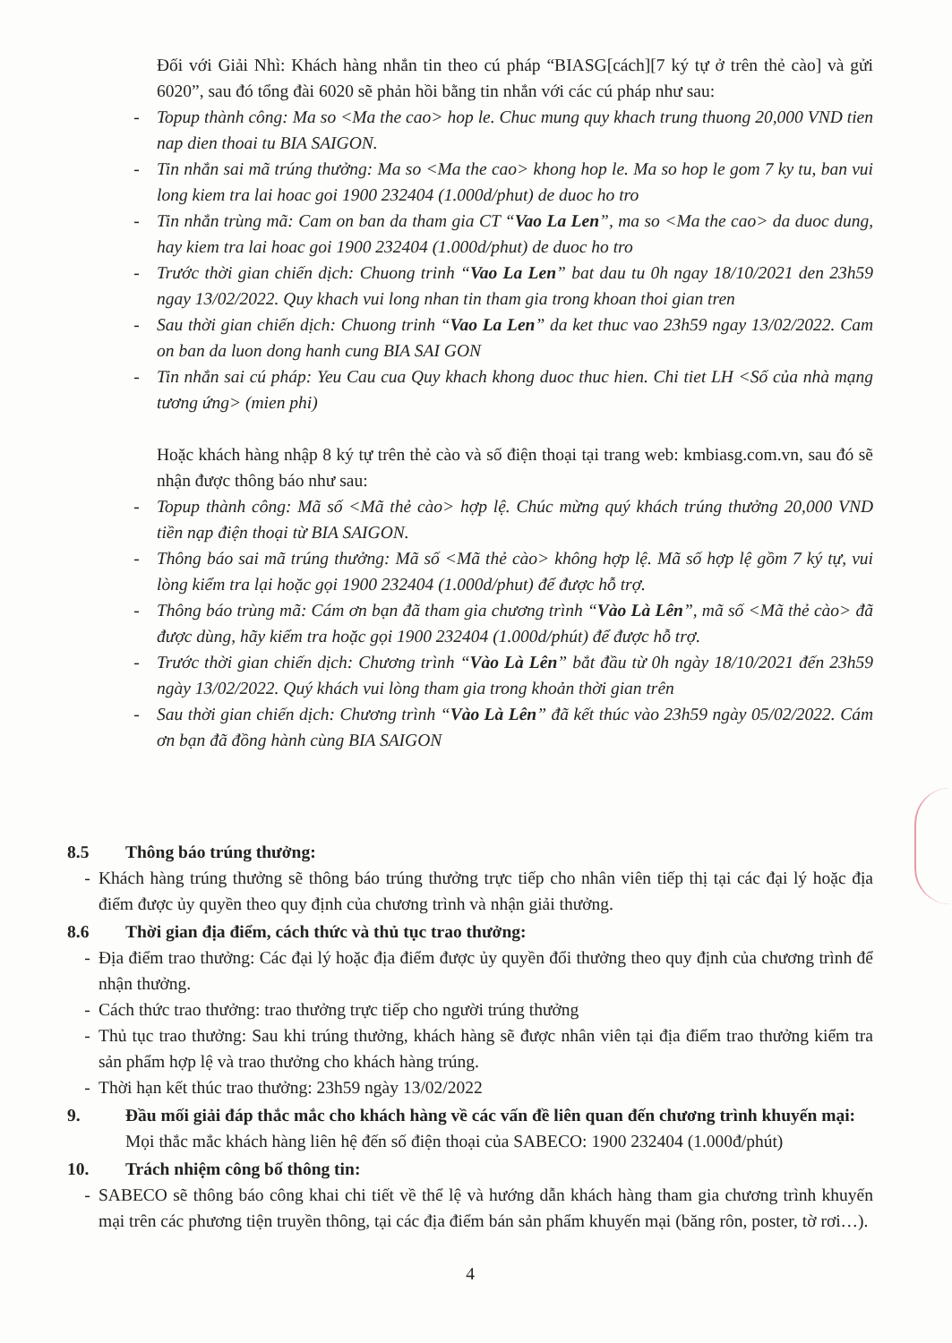Đối với Giải Nhì: Khách hàng nhắn tin theo cú pháp “BIASG[cách][7 ký tự ở trên thẻ cào] và gửi 6020”, sau đó tổng đài 6020 sẽ phản hồi bằng tin nhắn với các cú pháp như sau:
- Topup thành công: Ma so <Ma the cao> hop le. Chuc mung quy khach trung thuong 20,000 VND tien nap dien thoai tu BIA SAIGON.
- Tin nhắn sai mã trúng thưởng: Ma so <Ma the cao> khong hop le. Ma so hop le gom 7 ky tu, ban vui long kiem tra lai hoac goi 1900 232404 (1.000d/phut) de duoc ho tro
- Tin nhắn trùng mã: Cam on ban da tham gia CT “Vao La Len”, ma so <Ma the cao> da duoc dung, hay kiem tra lai hoac goi 1900 232404 (1.000d/phut) de duoc ho tro
- Trước thời gian chiến dịch: Chuong trinh “Vao La Len” bat dau tu 0h ngay 18/10/2021 den 23h59 ngay 13/02/2022. Quy khach vui long nhan tin tham gia trong khoan thoi gian tren
- Sau thời gian chiến dịch: Chuong trinh “Vao La Len” da ket thuc vao 23h59 ngay 13/02/2022. Cam on ban da luon dong hanh cung BIA SAI GON
- Tin nhắn sai cú pháp: Yeu Cau cua Quy khach khong duoc thuc hien. Chi tiet LH <Số của nhà mạng tương ứng> (mien phi)
Hoặc khách hàng nhập 8 ký tự trên thẻ cào và số điện thoại tại trang web: kmbiasg.com.vn, sau đó sẽ nhận được thông báo như sau:
- Topup thành công: Mã số <Mã thẻ cào> hợp lệ. Chúc mừng quý khách trúng thưởng 20,000 VND tiền nạp điện thoại từ BIA SAIGON.
- Thông báo sai mã trúng thưởng: Mã số <Mã thẻ cào> không hợp lệ. Mã số hợp lệ gồm 7 ký tự, vui lòng kiểm tra lại hoặc gọi 1900 232404 (1.000d/phut) để được hỗ trợ.
- Thông báo trùng mã: Cám ơn bạn đã tham gia chương trình “Vào Là Lên”, mã số <Mã thẻ cào> đã được dùng, hãy kiểm tra hoặc gọi 1900 232404 (1.000d/phút) để được hỗ trợ.
- Trước thời gian chiến dịch: Chương trình “Vào Là Lên” bắt đầu từ 0h ngày 18/10/2021 đến 23h59 ngày 13/02/2022. Quý khách vui lòng tham gia trong khoản thời gian trên
- Sau thời gian chiến dịch: Chương trình “Vào Là Lên” đã kết thúc vào 23h59 ngày 05/02/2022. Cám ơn bạn đã đồng hành cùng BIA SAIGON
8.5 Thông báo trúng thưởng:
- Khách hàng trúng thưởng sẽ thông báo trúng thưởng trực tiếp cho nhân viên tiếp thị tại các đại lý hoặc địa điểm được ủy quyền theo quy định của chương trình và nhận giải thưởng.
8.6 Thời gian địa điểm, cách thức và thủ tục trao thưởng:
- Địa điểm trao thưởng: Các đại lý hoặc địa điểm được ủy quyền đổi thưởng theo quy định của chương trình để nhận thưởng.
- Cách thức trao thưởng: trao thưởng trực tiếp cho người trúng thưởng
- Thủ tục trao thưởng: Sau khi trúng thưởng, khách hàng sẽ được nhân viên tại địa điểm trao thưởng kiểm tra sản phẩm hợp lệ và trao thưởng cho khách hàng trúng.
- Thời hạn kết thúc trao thưởng: 23h59 ngày 13/02/2022
9. Đầu mối giải đáp thắc mắc cho khách hàng về các vấn đề liên quan đến chương trình khuyến mại:
Mọi thắc mắc khách hàng liên hệ đến số điện thoại của SABECO: 1900 232404 (1.000đ/phút)
10. Trách nhiệm công bố thông tin:
- SABECO sẽ thông báo công khai chi tiết về thể lệ và hướng dẫn khách hàng tham gia chương trình khuyến mại trên các phương tiện truyền thông, tại các địa điểm bán sản phẩm khuyến mại (băng rôn, poster, tờ rơi…).
4